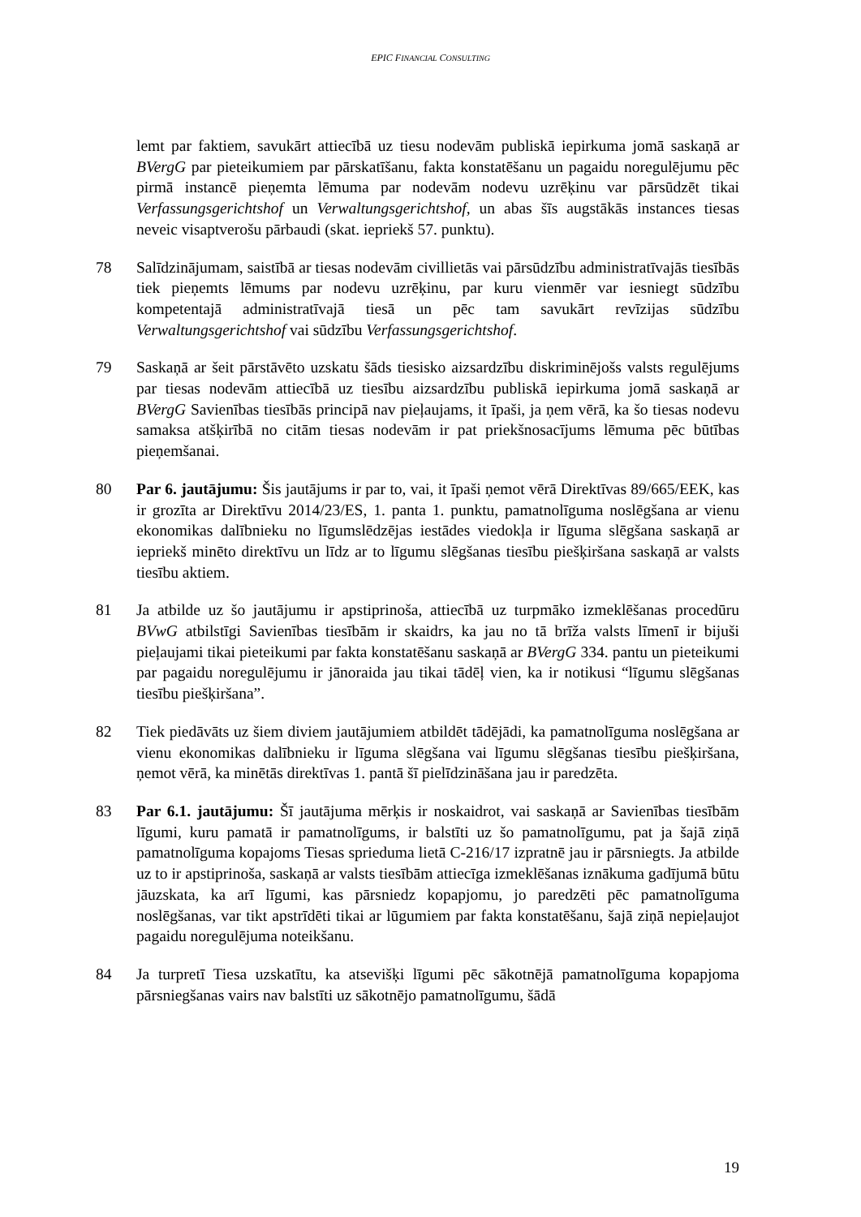EPIC FINANCIAL CONSULTING
lemt par faktiem, savukārt attiecībā uz tiesu nodevām publiskā iepirkuma jomā saskaņā ar BVergG par pieteikumiem par pārskatīšanu, fakta konstatēšanu un pagaidu noregulējumu pēc pirmā instancē pieņemta lēmuma par nodevām nodevu uzrēķinu var pārsūdzēt tikai Verfassungsgerichtshof un Verwaltungsgerichtshof, un abas šīs augstākās instances tiesas neveic visaptverošu pārbaudi (skat. iepriekš 57. punktu).
78 Salīdzinājumam, saistībā ar tiesas nodevām civillietās vai pārsūdzību administratīvajās tiesībās tiek pieņemts lēmums par nodevu uzrēķinu, par kuru vienmēr var iesniegt sūdzību kompetentajā administratīvajā tiesā un pēc tam savukārt revīzijas sūdzību Verwaltungsgerichtshof vai sūdzību Verfassungsgerichtshof.
79 Saskaņā ar šeit pārstāvēto uzskatu šāds tiesisko aizsardzību diskriminējošs valsts regulējums par tiesas nodevām attiecībā uz tiesību aizsardzību publiskā iepirkuma jomā saskaņā ar BVergG Savienības tiesībās principā nav pieļaujams, it īpaši, ja ņem vērā, ka šo tiesas nodevu samaksa atšķirībā no citām tiesas nodevām ir pat priekšnosacījums lēmuma pēc būtības pieņemšanai.
80 Par 6. jautājumu: Šis jautājums ir par to, vai, it īpaši ņemot vērā Direktīvas 89/665/EEK, kas ir grozīta ar Direktīvu 2014/23/ES, 1. panta 1. punktu, pamatnolīguma noslēgšana ar vienu ekonomikas dalībnieku no līgumslēdzējas iestādes viedokļa ir līguma slēgšana saskaņā ar iepriekš minēto direktīvu un līdz ar to līgumu slēgšanas tiesību piešķiršana saskaņā ar valsts tiesību aktiem.
81 Ja atbilde uz šo jautājumu ir apstiprinoša, attiecībā uz turpmāko izmeklēšanas procedūru BVwG atbilstīgi Savienības tiesībām ir skaidrs, ka jau no tā brīža valsts līmenī ir bijuši pieļaujami tikai pieteikumi par fakta konstatēšanu saskaņā ar BVergG 334. pantu un pieteikumi par pagaidu noregulējumu ir jānoraida jau tikai tādēļ vien, ka ir notikusi “līgumu slēgšanas tiesību piešķiršana”.
82 Tiek piedāvāts uz šiem diviem jautājumiem atbildēt tādējādi, ka pamatnolīguma noslēgšana ar vienu ekonomikas dalībnieku ir līguma slēgšana vai līgumu slēgšanas tiesību piešķiršana, ņemot vērā, ka minētās direktīvas 1. pantā šī pielīdzināšana jau ir paredzēta.
83 Par 6.1. jautājumu: Šī jautājuma mērķis ir noskaidrot, vai saskaņā ar Savienības tiesībām līgumi, kuru pamatā ir pamatnolīgums, ir balstīti uz šo pamatnolīgumu, pat ja šajā ziņā pamatnolīguma kopajoms Tiesas sprieduma lietā C-216/17 izpratnē jau ir pārsniegts. Ja atbilde uz to ir apstiprinoša, saskaņā ar valsts tiesībām attiecīga izmeklēšanas iznākuma gadījumā būtu jāuzskata, ka arī līgumi, kas pārsniedz kopapjomu, jo paredzēti pēc pamatnolīguma noslēgšanas, var tikt apstrīdēti tikai ar lūgumiem par fakta konstatēšanu, šajā ziņā nepieļaujot pagaidu noregulējuma noteikšanu.
84 Ja turpretī Tiesa uzskatītu, ka atsevišķi līgumi pēc sākotnējā pamatnolīguma kopapjoma pārsniegšanas vairs nav balstīti uz sākotnējo pamatnolīgumu, šādā
19